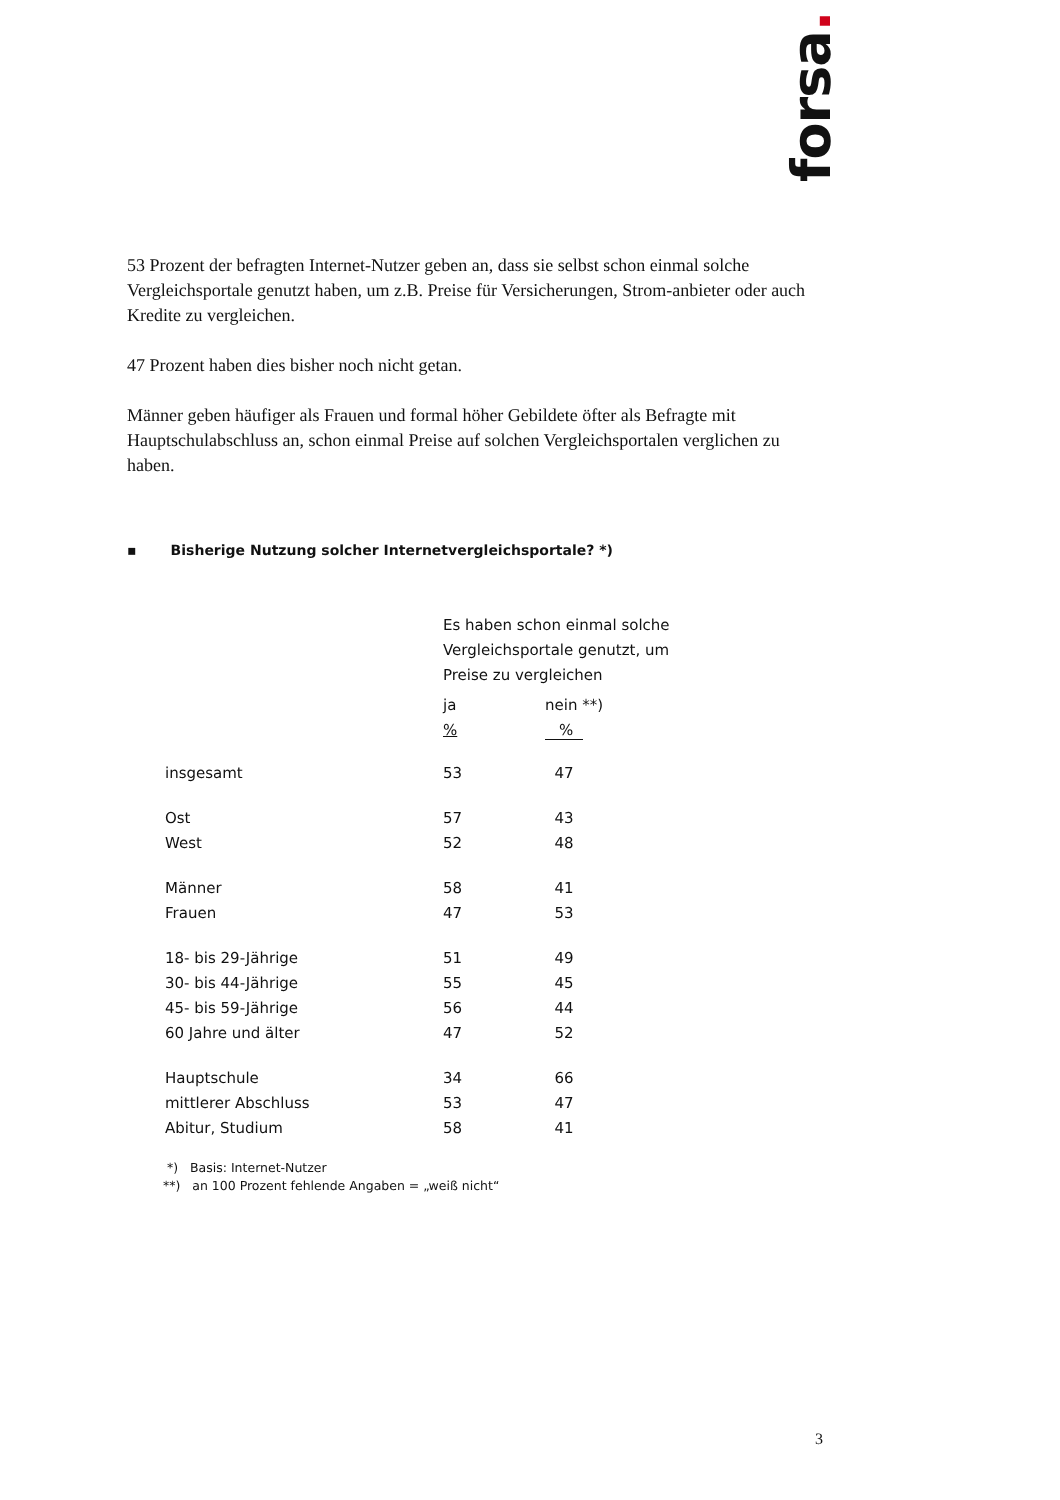forsa.
53 Prozent der befragten Internet-Nutzer geben an, dass sie selbst schon einmal solche Vergleichsportale genutzt haben, um z.B. Preise für Versicherungen, Strom-anbieter oder auch Kredite zu vergleichen.
47 Prozent haben dies bisher noch nicht getan.
Männer geben häufiger als Frauen und formal höher Gebildete öfter als Befragte mit Hauptschulabschluss an, schon einmal Preise auf solchen Vergleichsportalen verglichen zu haben.
▪ Bisherige Nutzung solcher Internetvergleichsportale? *)
| | Es haben schon einmal solche Vergleichsportale genutzt, um Preise zu vergleichen | |
| | ja % | nein **) % |
| insgesamt | 53 | 47 |
| Ost | 57 | 43 |
| West | 52 | 48 |
| Männer | 58 | 41 |
| Frauen | 47 | 53 |
| 18- bis 29-Jährige | 51 | 49 |
| 30- bis 44-Jährige | 55 | 45 |
| 45- bis 59-Jährige | 56 | 44 |
| 60 Jahre und älter | 47 | 52 |
| Hauptschule | 34 | 66 |
| mittlerer Abschluss | 53 | 47 |
| Abitur, Studium | 58 | 41 |
*) Basis: Internet-Nutzer
**) an 100 Prozent fehlende Angaben = „weiß nicht“
3